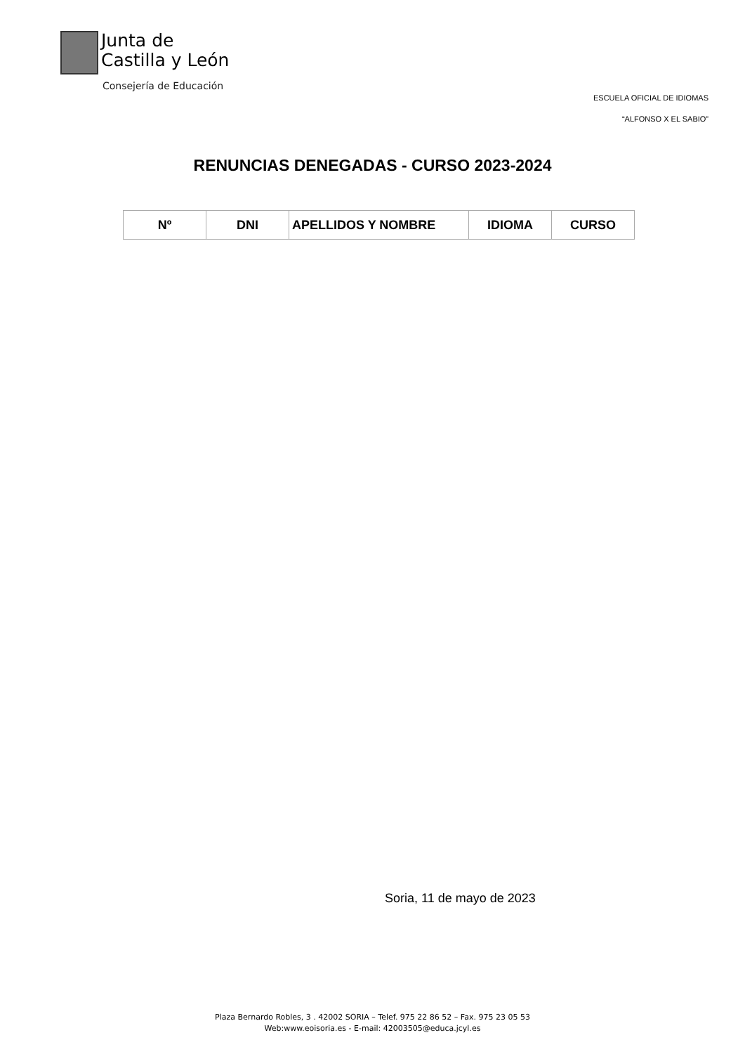Junta de
Castilla y León
Consejería de Educación
ESCUELA OFICIAL DE IDIOMAS
“ALFONSO X EL SABIO”
RENUNCIAS DENEGADAS - CURSO 2023-2024
| Nº | DNI | APELLIDOS Y NOMBRE | IDIOMA | CURSO |
| --- | --- | --- | --- | --- |
Soria, 11 de mayo de 2023
Plaza Bernardo Robles, 3 . 42002 SORIA – Telef. 975 22 86 52 – Fax. 975 23 05 53
Web:www.eoisoria.es - E-mail: 42003505@educa.jcyl.es